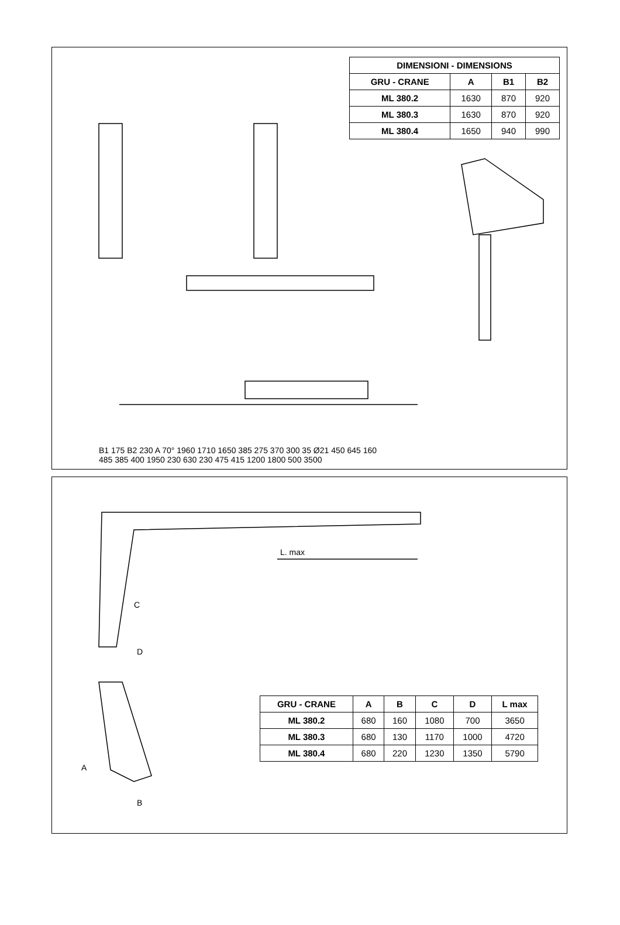| DIMENSIONI - DIMENSIONS | | | |
| --- | --- | --- | --- |
| GRU - CRANE | A | B1 | B2 |
| ML 380.2 | 1630 | 870 | 920 |
| ML 380.3 | 1630 | 870 | 920 |
| ML 380.4 | 1650 | 940 | 990 |
B1 175 B2 230 A 70° 1960 1710 1650 385 275 370 300 35 Ø21 450 645 160 485 385 400 1950 230 630 230 475 415 1200 1800 500 3500
L. max
C
D
A
B
| GRU - CRANE | A | B | C | D | L max |
| --- | --- | --- | --- | --- | --- |
| ML 380.2 | 680 | 160 | 1080 | 700 | 3650 |
| ML 380.3 | 680 | 130 | 1170 | 1000 | 4720 |
| ML 380.4 | 680 | 220 | 1230 | 1350 | 5790 |